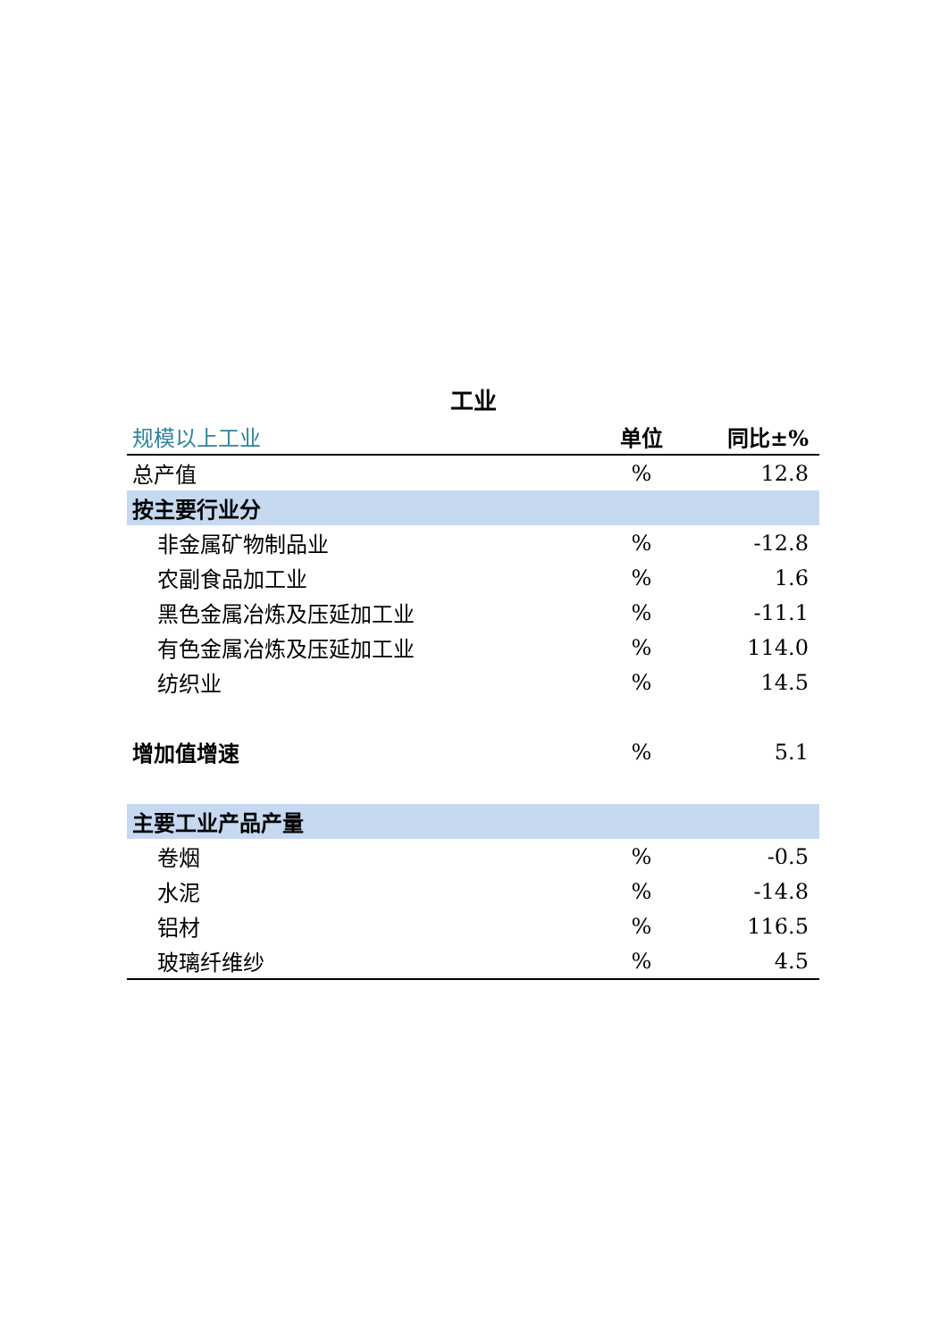工业
| 规模以上工业 | 单位 | 同比±% |
| --- | --- | --- |
| 总产值 | % | 12.8 |
| 按主要行业分 | | |
| 非金属矿物制品业 | % | -12.8 |
| 农副食品加工业 | % | 1.6 |
| 黑色金属冶炼及压延加工业 | % | -11.1 |
| 有色金属冶炼及压延加工业 | % | 114.0 |
| 纺织业 | % | 14.5 |
| 增加值增速 | % | 5.1 |
| 主要工业产品产量 | | |
| 卷烟 | % | -0.5 |
| 水泥 | % | -14.8 |
| 铝材 | % | 116.5 |
| 玻璃纤维纱 | % | 4.5 |